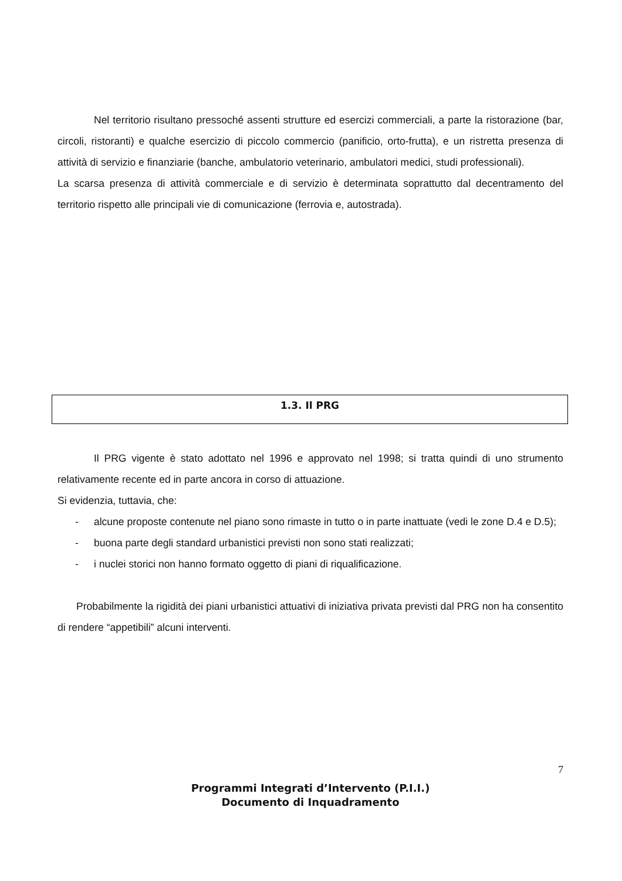Nel territorio risultano pressoché assenti strutture ed esercizi commerciali, a parte la ristorazione (bar, circoli, ristoranti) e qualche esercizio di piccolo commercio (panificio, orto-frutta), e un ristretta presenza di attività di servizio e finanziarie (banche, ambulatorio veterinario, ambulatori medici, studi professionali).
La scarsa presenza di attività commerciale e di servizio è determinata soprattutto dal decentramento del territorio rispetto alle principali vie di comunicazione (ferrovia e, autostrada).
1.3. Il PRG
Il PRG vigente è stato adottato nel 1996 e approvato nel 1998; si tratta quindi di uno strumento relativamente recente ed in parte ancora in corso di attuazione.
Si evidenzia, tuttavia, che:
- alcune proposte contenute nel piano sono rimaste in tutto o in parte inattuate (vedi le zone D.4 e D.5);
- buona parte degli standard urbanistici previsti non sono stati realizzati;
- i nuclei storici non hanno formato oggetto di piani di riqualificazione.
Probabilmente la rigidità dei piani urbanistici attuativi di iniziativa privata previsti dal PRG non ha consentito di rendere “appetibili” alcuni interventi.
7
Programmi Integrati d’Intervento (P.I.I.)
Documento di Inquadramento